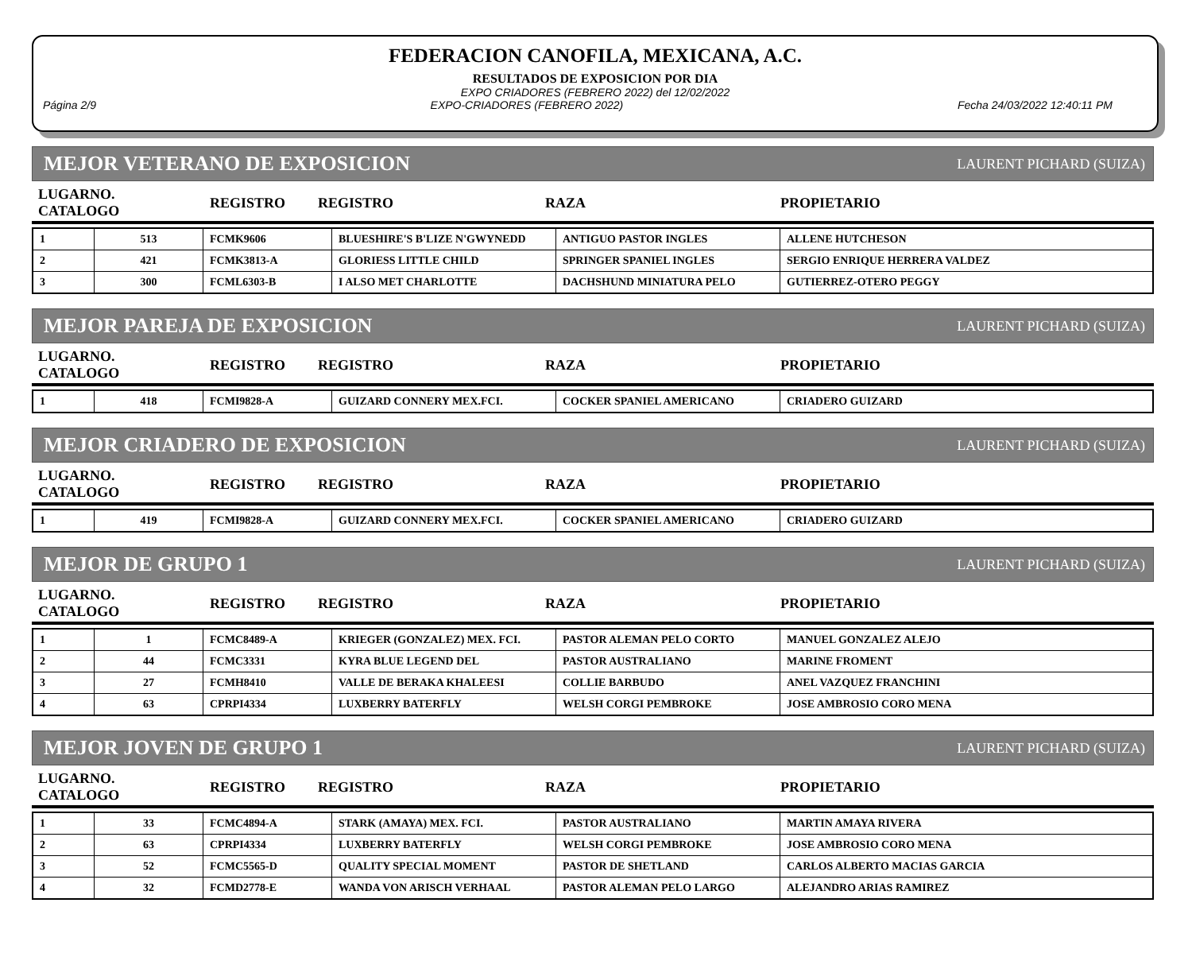FEDERACION CANOFILA, MEXICANA, A.C.
RESULTADOS DE EXPOSICION POR DIA
EXPO CRIADORES (FEBRERO 2022) del 12/02/2022
Página 2/9 EXPO-CRIADORES (FEBRERO 2022) Fecha 24/03/2022 12:40:11 PM
MEJOR VETERANO DE EXPOSICION LAURENT PICHARD (SUIZA)
| LUGARNO. CATALOGO | REGISTRO | REGISTRO | RAZA | PROPIETARIO |
| --- | --- | --- | --- | --- |
| 1 | 513 | FCMK9606 | BLUESHIRE'S B'LIZE N'GWYNEDD | ANTIGUO PASTOR INGLES | ALLENE HUTCHESON |
| 2 | 421 | FCMK3813-A | GLORIESS LITTLE CHILD | SPRINGER SPANIEL INGLES | SERGIO ENRIQUE HERRERA VALDEZ |
| 3 | 300 | FCML6303-B | I ALSO MET CHARLOTTE | DACHSHUND MINIATURA PELO | GUTIERREZ-OTERO PEGGY |
MEJOR PAREJA DE EXPOSICION LAURENT PICHARD (SUIZA)
| LUGARNO. CATALOGO | REGISTRO | REGISTRO | RAZA | PROPIETARIO |
| --- | --- | --- | --- | --- |
| 1 | 418 | FCMI9828-A | GUIZARD CONNERY MEX.FCI. | COCKER SPANIEL AMERICANO | CRIADERO GUIZARD |
MEJOR CRIADERO DE EXPOSICION LAURENT PICHARD (SUIZA)
| LUGARNO. CATALOGO | REGISTRO | REGISTRO | RAZA | PROPIETARIO |
| --- | --- | --- | --- | --- |
| 1 | 419 | FCMI9828-A | GUIZARD CONNERY MEX.FCI. | COCKER SPANIEL AMERICANO | CRIADERO GUIZARD |
MEJOR DE GRUPO 1 LAURENT PICHARD (SUIZA)
| LUGARNO. CATALOGO | REGISTRO | REGISTRO | RAZA | PROPIETARIO |
| --- | --- | --- | --- | --- |
| 1 | 1 | FCMC8489-A | KRIEGER (GONZALEZ) MEX. FCI. | PASTOR ALEMAN PELO CORTO | MANUEL GONZALEZ ALEJO |
| 2 | 44 | FCMC3331 | KYRA BLUE LEGEND DEL | PASTOR AUSTRALIANO | MARINE FROMENT |
| 3 | 27 | FCMH8410 | VALLE DE BERAKA KHALEESI | COLLIE BARBUDO | ANEL VAZQUEZ FRANCHINI |
| 4 | 63 | CPRPI4334 | LUXBERRY BATERFLY | WELSH CORGI PEMBROKE | JOSE AMBROSIO CORO MENA |
MEJOR JOVEN DE GRUPO 1 LAURENT PICHARD (SUIZA)
| LUGARNO. CATALOGO | REGISTRO | REGISTRO | RAZA | PROPIETARIO |
| --- | --- | --- | --- | --- |
| 1 | 33 | FCMC4894-A | STARK (AMAYA) MEX. FCI. | PASTOR AUSTRALIANO | MARTIN AMAYA RIVERA |
| 2 | 63 | CPRPI4334 | LUXBERRY BATERFLY | WELSH CORGI PEMBROKE | JOSE AMBROSIO CORO MENA |
| 3 | 52 | FCMC5565-D | QUALITY SPECIAL MOMENT | PASTOR DE SHETLAND | CARLOS ALBERTO MACIAS GARCIA |
| 4 | 32 | FCMD2778-E | WANDA VON ARISCH VERHAAL | PASTOR ALEMAN PELO LARGO | ALEJANDRO ARIAS RAMIREZ |